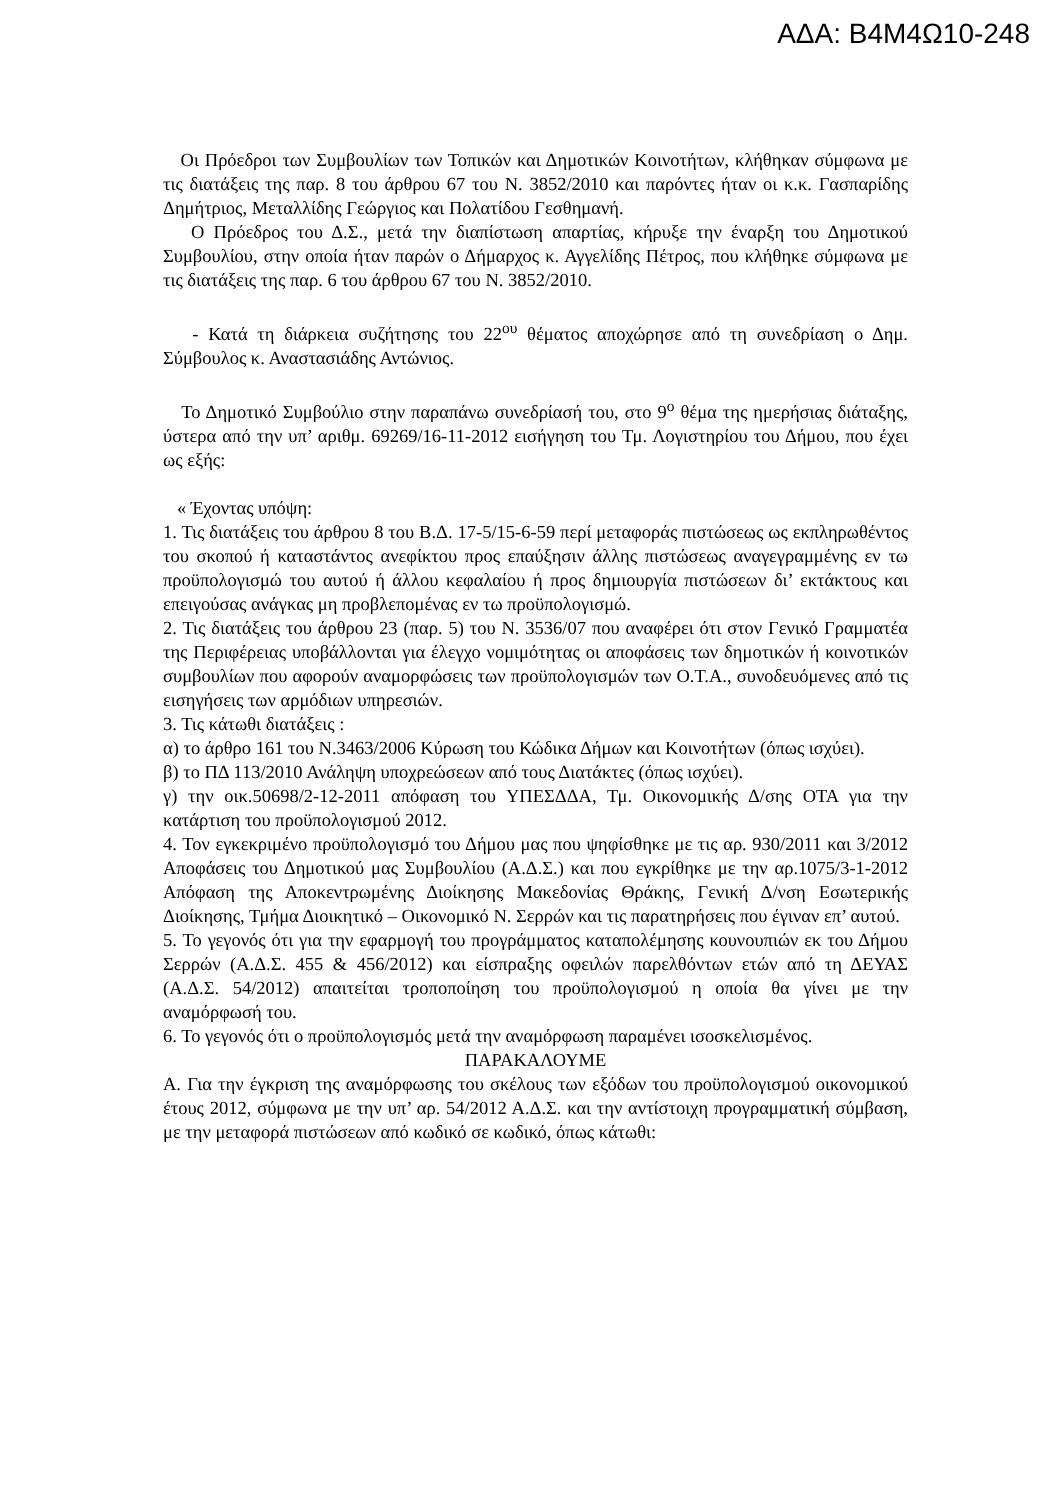ΑΔΑ: Β4Μ4Ω10-248
Οι Πρόεδροι των Συμβουλίων των Τοπικών και Δημοτικών Κοινοτήτων, κλήθηκαν σύμφωνα με τις διατάξεις της παρ. 8 του άρθρου 67 του Ν. 3852/2010 και παρόντες ήταν οι κ.κ. Γασπαρίδης Δημήτριος, Μεταλλίδης Γεώργιος και Πολατίδου Γεσθημανή.
Ο Πρόεδρος του Δ.Σ., μετά την διαπίστωση απαρτίας, κήρυξε την έναρξη του Δημοτικού Συμβουλίου, στην οποία ήταν παρών ο Δήμαρχος κ. Αγγελίδης Πέτρος, που κλήθηκε σύμφωνα με τις διατάξεις της παρ. 6 του άρθρου 67 του Ν. 3852/2010.
- Κατά τη διάρκεια συζήτησης του 22<sup>ου</sup> θέματος αποχώρησε από τη συνεδρίαση ο Δημ. Σύμβουλος κ. Αναστασιάδης Αντώνιος.
Το Δημοτικό Συμβούλιο στην παραπάνω συνεδρίασή του, στο 9<sup>ο</sup> θέμα της ημερήσιας διάταξης, ύστερα από την υπ’ αριθμ. 69269/16-11-2012 εισήγηση του Τμ. Λογιστηρίου του Δήμου, που έχει ως εξής:
« Έχοντας υπόψη:
1. Τις διατάξεις του άρθρου 8 του Β.Δ. 17-5/15-6-59 περί μεταφοράς πιστώσεως ως εκπληρωθέντος του σκοπού ή καταστάντος ανεφίκτου προς επαύξησιν άλλης πιστώσεως αναγεγραμμένης εν τω προϋπολογισμώ του αυτού ή άλλου κεφαλαίου ή προς δημιουργία πιστώσεων δι’ εκτάκτους και επειγούσας ανάγκας μη προβλεπομένας εν τω προϋπολογισμώ.
2. Τις διατάξεις του άρθρου 23 (παρ. 5) του Ν. 3536/07 που αναφέρει ότι στον Γενικό Γραμματέα της Περιφέρειας υποβάλλονται για έλεγχο νομιμότητας οι αποφάσεις των δημοτικών ή κοινοτικών συμβουλίων που αφορούν αναμορφώσεις των προϋπολογισμών των Ο.Τ.Α., συνοδευόμενες από τις εισηγήσεις των αρμόδιων υπηρεσιών.
3. Τις κάτωθι διατάξεις :
α) το άρθρο 161 του Ν.3463/2006 Κύρωση του Κώδικα Δήμων και Κοινοτήτων (όπως ισχύει).
β) το ΠΔ 113/2010 Ανάληψη υποχρεώσεων από τους Διατάκτες (όπως ισχύει).
γ) την οικ.50698/2-12-2011 απόφαση του ΥΠΕΣΔΔΑ, Τμ. Οικονομικής Δ/σης ΟΤΑ για την κατάρτιση του προϋπολογισμού 2012.
4. Τον εγκεκριμένο προϋπολογισμό του Δήμου μας που ψηφίσθηκε με τις αρ. 930/2011 και 3/2012 Αποφάσεις του Δημοτικού μας Συμβουλίου (Α.Δ.Σ.) και που εγκρίθηκε με την αρ.1075/3-1-2012 Απόφαση της Αποκεντρωμένης Διοίκησης Μακεδονίας Θράκης, Γενική Δ/νση Εσωτερικής Διοίκησης, Τμήμα Διοικητικό – Οικονομικό Ν. Σερρών και τις παρατηρήσεις που έγιναν επ’ αυτού.
5. Το γεγονός ότι για την εφαρμογή του προγράμματος καταπολέμησης κουνουπιών εκ του Δήμου Σερρών (Α.Δ.Σ. 455 & 456/2012) και είσπραξης οφειλών παρελθόντων ετών από τη ΔΕΥΑΣ (Α.Δ.Σ. 54/2012) απαιτείται τροποποίηση του προϋπολογισμού η οποία θα γίνει με την αναμόρφωσή του.
6. Το γεγονός ότι ο προϋπολογισμός μετά την αναμόρφωση παραμένει ισοσκελισμένος.
ΠΑΡΑΚΑΛΟΥΜΕ
Α. Για την έγκριση της αναμόρφωσης του σκέλους των εξόδων του προϋπολογισμού οικονομικού έτους 2012, σύμφωνα με την υπ’ αρ. 54/2012 Α.Δ.Σ. και την αντίστοιχη προγραμματική σύμβαση, με την μεταφορά πιστώσεων από κωδικό σε κωδικό, όπως κάτωθι: